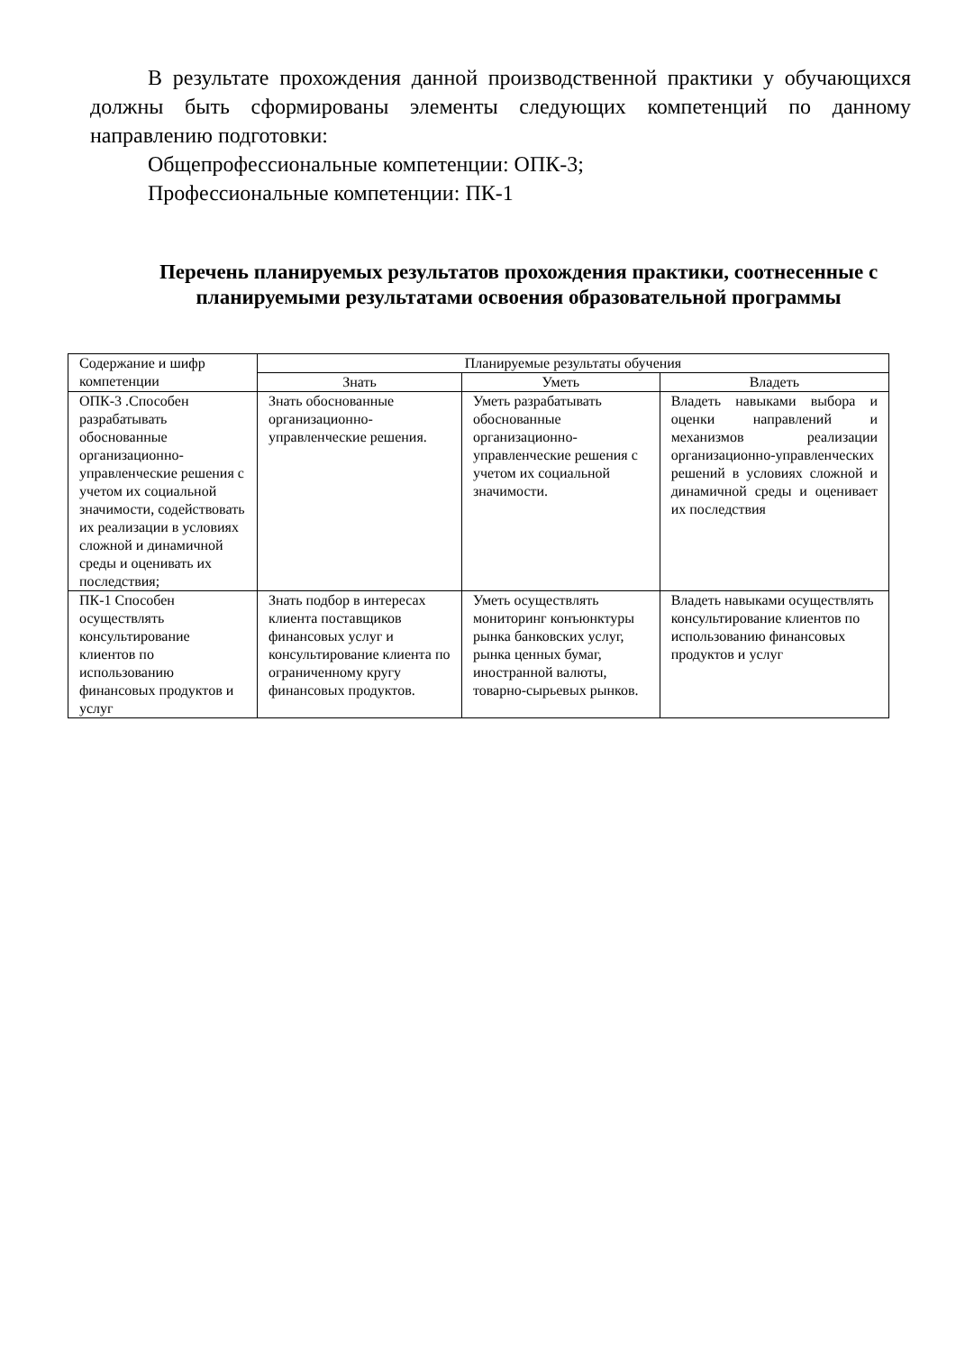В результате прохождения данной производственной практики у обучающихся должны быть сформированы элементы следующих компетенций по данному направлению подготовки:
Общепрофессиональные компетенции: ОПК-3;
Профессиональные компетенции: ПК-1
Перечень планируемых результатов прохождения практики, соотнесенные с планируемыми результатами освоения образовательной программы
| Содержание и шифр компетенции | Планируемые результаты обучения | | |
| --- | --- | --- | --- |
| | Знать | Уметь | Владеть |
| ОПК-3 .Способен разрабатывать обоснованные организационно-управленческие решения с учетом их социальной значимости, содействовать их реализации в условиях сложной и динамичной среды и оценивать их последствия; | Знать обоснованные организационно-управленческие решения. | Уметь разрабатывать обоснованные организационно-управленческие решения с учетом их социальной значимости. | Владеть навыками выбора и оценки направлений и механизмов реализации организационно-управленческих решений в условиях сложной и динамичной среды и оценивает их последствия |
| ПК-1 Способен осуществлять консультирование клиентов по использованию финансовых продуктов и услуг | Знать подбор в интересах клиента поставщиков финансовых услуг и консультирование клиента по ограниченному кругу финансовых продуктов. | Уметь осуществлять мониторинг конъюнктуры рынка банковских услуг, рынка ценных бумаг, иностранной валюты, товарно-сырьевых рынков. | Владеть навыками осуществлять консультирование клиентов по использованию финансовых продуктов и услуг |